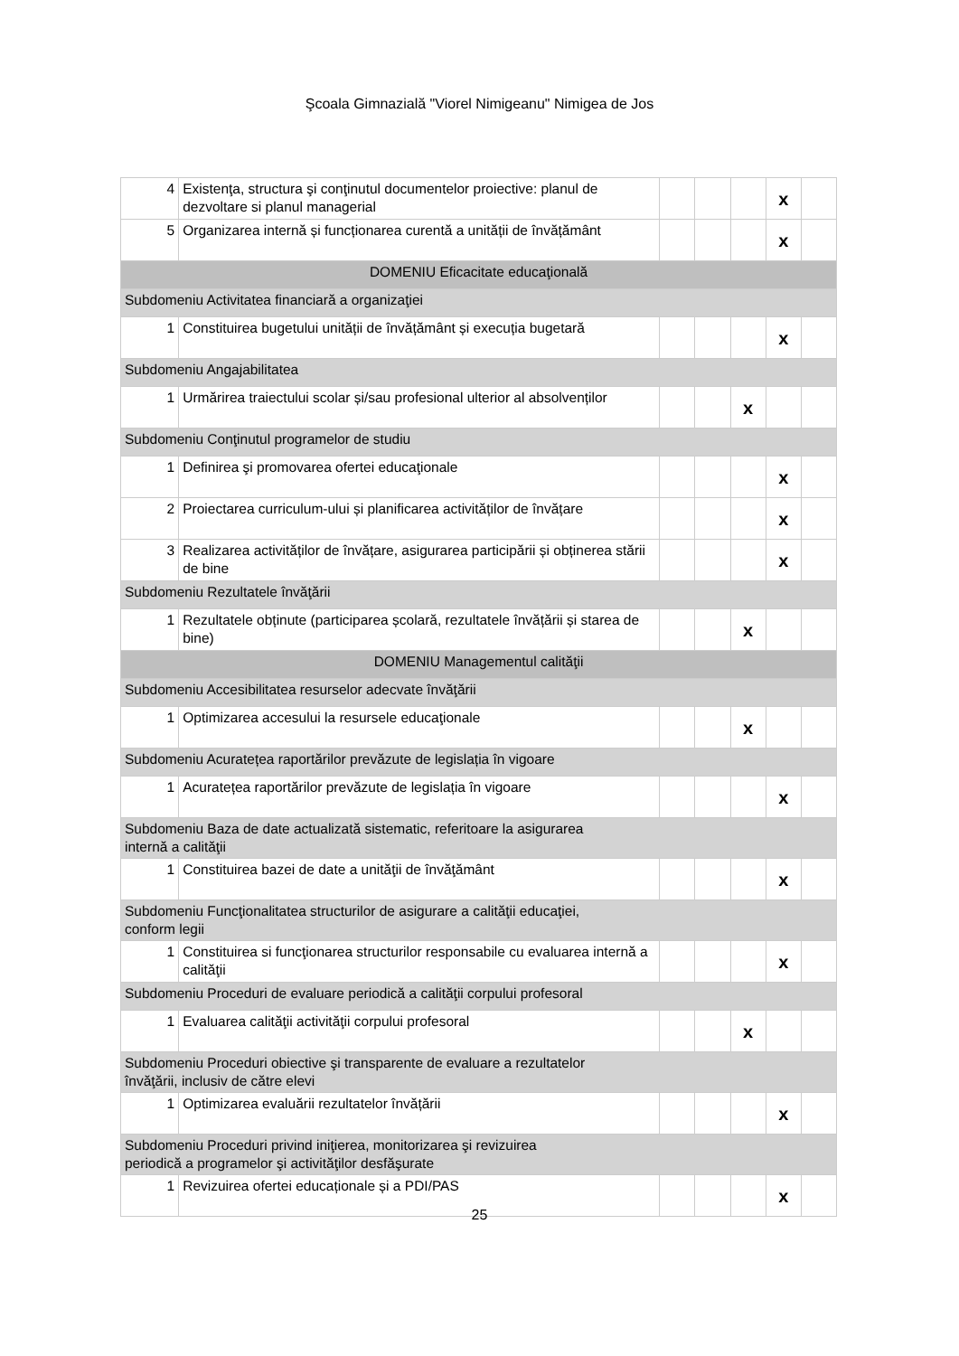Şcoala Gimnazială "Viorel Nimigeanu" Nimigea de Jos
| 4 | Existenţa, structura şi conţinutul documentelor proiective: planul de dezvoltare si planul managerial | | | | x | |
| 5 | Organizarea internă și funcționarea curentă a unității de învățământ | | | | x | |
| DOMENIU Eficacitate educaţională | | | | | | |
| Subdomeniu Activitatea financiară a organizaţiei | | | | | | |
| 1 | Constituirea bugetului unității de învățământ și execuția bugetară | | | | x | |
| Subdomeniu Angajabilitatea | | | | | | |
| 1 | Urmărirea traiectului scolar și/sau profesional ulterior al absolvenților | | | x | | |
| Subdomeniu Conţinutul programelor de studiu | | | | | | |
| 1 | Definirea şi promovarea ofertei educaţionale | | | | x | |
| 2 | Proiectarea curriculum-ului și planificarea activităților de învățare | | | | x | |
| 3 | Realizarea activităților de învățare, asigurarea participării și obținerea stării de bine | | | | x | |
| Subdomeniu Rezultatele învăţării | | | | | | |
| 1 | Rezultatele obținute (participarea școlară, rezultatele învățării și starea de bine) | | | x | | |
| DOMENIU Managementul calităţii | | | | | | |
| Subdomeniu Accesibilitatea resurselor adecvate învăţării | | | | | | |
| 1 | Optimizarea accesului la resursele educaţionale | | | x | | |
| Subdomeniu Acuratețea raportărilor prevăzute de legislația în vigoare | | | | | | |
| 1 | Acuratețea raportărilor prevăzute de legislația în vigoare | | | | x | |
| Subdomeniu Baza de date actualizată sistematic, referitoare la asigurarea internă a calităţii | | | | | | |
| 1 | Constituirea bazei de date a unităţii de învăţământ | | | | x | |
| Subdomeniu Funcţionalitatea structurilor de asigurare a calităţii educaţiei, conform legii | | | | | | |
| 1 | Constituirea si funcţionarea structurilor responsabile cu evaluarea internă a calităţii | | | | x | |
| Subdomeniu Proceduri de evaluare periodică a calităţii corpului profesoral | | | | | | |
| 1 | Evaluarea calităţii activităţii corpului profesoral | | | x | | |
| Subdomeniu Proceduri obiective şi transparente de evaluare a rezultatelor învăţării, inclusiv de către elevi | | | | | | |
| 1 | Optimizarea evaluării rezultatelor învățării | | | | x | |
| Subdomeniu Proceduri privind iniţierea, monitorizarea şi revizuirea periodică a programelor şi activităţilor desfăşurate | | | | | | |
| 1 | Revizuirea ofertei educaționale și a PDI/PAS | | | | x | |
25